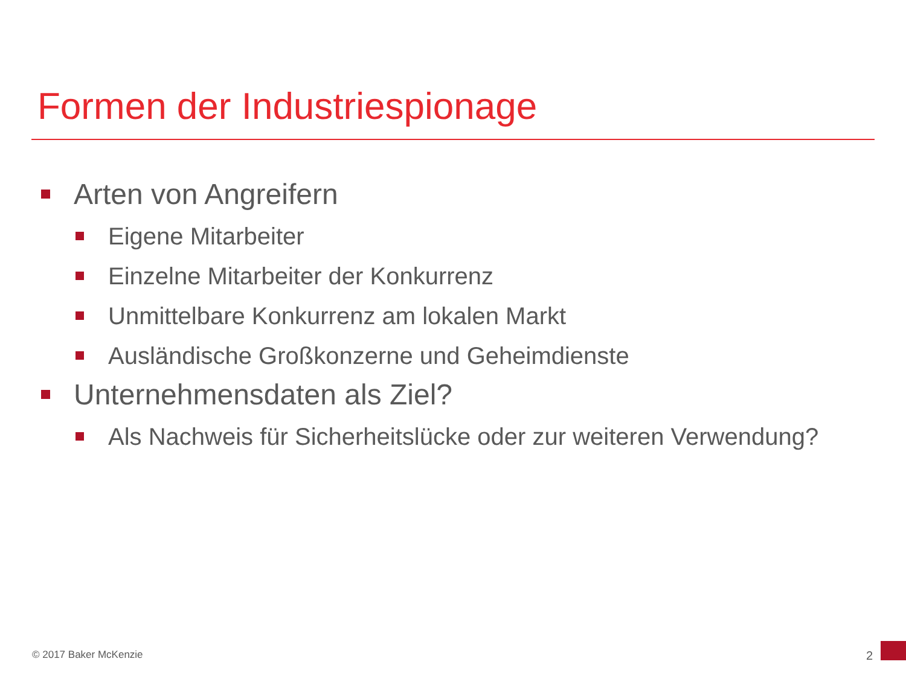Formen der Industriespionage
Arten von Angreifern
Eigene Mitarbeiter
Einzelne Mitarbeiter der Konkurrenz
Unmittelbare Konkurrenz am lokalen Markt
Ausländische Großkonzerne und Geheimdienste
Unternehmensdaten als Ziel?
Als Nachweis für Sicherheitslücke oder zur weiteren Verwendung?
© 2017 Baker McKenzie 2